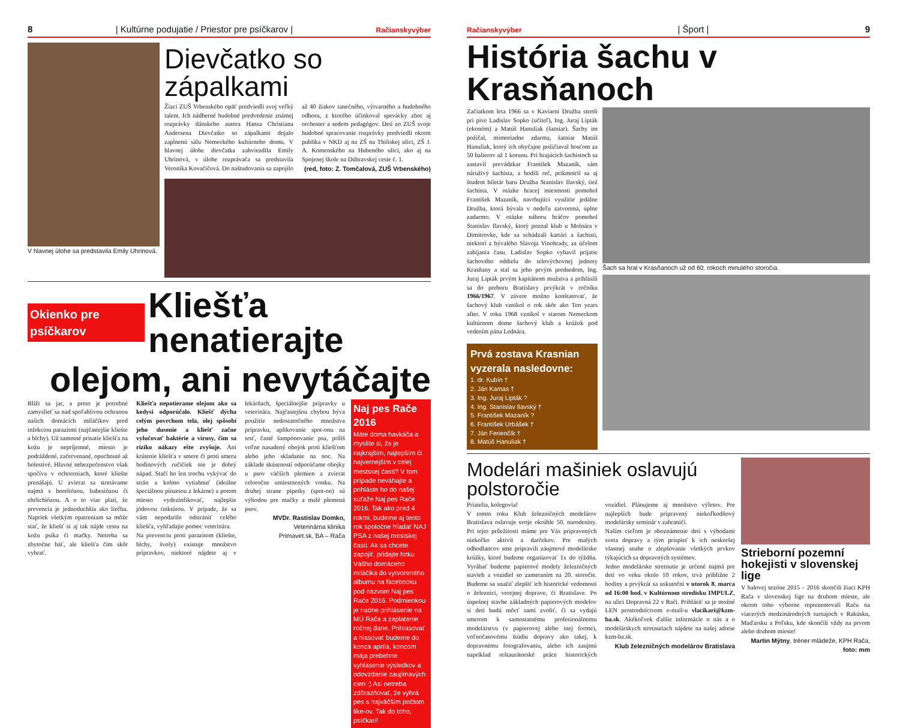8 | Kultúrne podujatie / Priestor pre psíčkarov | Račianskyvýber
V hlavnej úlohe sa predstavila Emily Uhrinová.
Dievčatko so zápalkami
Žiaci ZUŠ Vrbenského opäť predviedli svoj veľký talent. Ich nádherné hudobné predvedenie známej rozprávky dánskeho autora Hansa Christiana Andersena Dievčatko so zápalkami dojalo zaplnenú sálu Nemeckého kultúrneho domu. V hlavnej úlohe dievčatka zahviezdila Emily Uhrinová, v úlohe rozprávača sa predstavila Veronika Kovačičová. Do naštudovania sa zapojilo až 40 žiakov tanečného, výtvarného a hudobného odboru, z ktorého účinkoval spevácky zbor aj orchester a sedem pedagógov. Deti zo ZUŠ svoje hudobné spracovanie rozprávky predviedli okrem publika v NKD aj na ZŠ na Tbiliskej ulici, ZŠ J. A. Komenského na Hubeného ulici, ako aj na Spojenej škole na Dúbravskej ceste č. 1.
(red, foto: Z. Tomčalová, ZUŠ Vrbenského)
Okienko pre psíčkarov
Kliešťa nenatierajte
olejom, ani nevytáčajte
Blíži sa jar, a preto je potrebné zamyslieť sa nad spoľahlivou ochranou našich domácich miláčikov pred infekciou parazitmi (najčastejšie kliešte a blchy). Už samotné prisatie kliešťa na kožu je nepríjemné, miesto je podráždené, začervenané, opuchnuté až bolestivé. Hlavné nebezpečenstvo však spočíva v ochoreniach, ktoré kliešte prenášajú. U zvierat sa stretávame najmä s boreliózou, babesiózou či ehrlichiózou. A o to viac platí, že prevencia je jednoduchšia ako liečba. Napriek všetkým opatreniam sa môže stať, že kliešť si aj tak nájde cestu na kožu psíka či mačky. Netreba sa zbytočne báť, ale kliešťa čím skôr vybrať.
Kliešťa nepotierame olejom ako sa kedysi odporúčalo. Kliešť dýcha celým povrchom tela, olej spôsobí jeho dusenie a kliešť začne vylučovať baktérie a vírusy, čím sa riziko nákazy ešte zvyšuje. Ani krútenie kliešťa v smere či proti smeru hodinových ručičiek nie je dobrý nápad. Stačí ho len trochu vykývať do strán a kolmo vytiahnuť (ideálne špeciálnou pinzetou z lekárne) a potom miesto vydezinfikovať, najlepšie jódovou tinktúrou. V prípade, že sa vám nepodarilo odstrániť celého kliešťa, vyhľadajte pomoc veterinára.
Na prevenciu proti parazitom (kliešte, blchy, švoly) existuje množstvo prípravkov, niektoré nájdete aj v lekárňach, špeciálnejšie prípravky u veterinára. Najčastejšou chybou býva použitie nedostatočného množstva prípravku, aplikovanie spot-onu na srsť, časté šampónovanie psa, príliš voľne nasadený obojok proti kliešťom alebo jeho skladanie na noc. Na základe skúseností odporúčame obojky u psov väčších plemien a zvierat celoročne umiestnených vonku. Na druhej strane pipetky (spot-on) sú výhodou pre mačky a malé plemená psov.
MVDr. Rastislav Domko,
Veterinárna klinika
Primavet.sk, BA – Rača
Naj pes Rače 2016
Máte doma havkáča a myslíte si, že je najkrajším, najlepším či najvernejším v celej mestskej časti? V tom prípade neváhajte a prihláste ho do našej súťaže Naj pes Rače 2016. Tak ako pred 4 rokmi, budeme aj tento rok spoločne hľadať NAJ PSA z našej mestskej časti. Ak sa chcete zapojiť, pridajte fotku Vášho domáceho miláčika do vytvoreného albumu na facebooku pod názvom Naj pes Rače 2016. Podmienkou je riadne prihlásenie na MÚ Rača a zaplatenie ročnej dane. Prihlasovať a hlasovať budeme do konca apríla, koncom mája prebehne vyhlásenie výsledkov a odovzdanie zaujímavých cien :) Asi netreba zdôrazňovať, že vyhrá pes s najväčším počtom like-ov. Tak do toho, psíčkari!
Račianskyvýber | Šport | 9
História šachu v Krasňanoch
Začiatkom leta 1966 sa v Kaviarni Družba stretli pri pive Ladislav Sopko (učiteľ), Ing. Juraj Lipták (ekonóm) a Matúš Hanuliak (šatniar). Šachy im požičal, mimoriadne zdarma, šatniar Matúš Hanuliak, ktorý ich obyčajne požičiaval hosťom za 50 halierov až 1 korunu. Pri hrajúcich šachistoch sa zastavil prevádzkar František Mazaník, sám náruživý šachista, a hodili reč, prikmotril sa aj študent biletár baru Družba Stanislav Ilavský, tiež šachista. V otázke hracej miestnosti pomohol František Mazaník, navrhujúci využitie jedálne Družba, ktorá bývala v nedeľu zatvorená, úplne zadarmo. V otázke náboru hráčov pomohol Stanislav Ilavský, ktorý poznal klub u Molnára v Dimitrovke, kde sa schádzali kartári a šachisti, niektorí z bývalého Slavoja Vinohrady, za účelom zabíjania času. Ladislav Sopko vybavil prijatie šachového oddielu do telovýchovnej jednoty Krasňany a stal sa jeho prvým predsedom, Ing. Juraj Lipták prvým kapitánom mužstva a prihlásili sa do preboru Bratislavy prvýkrát v ročníku 1966/1967. V závere možno konštatovať, že šachový klub vznikol o rok skôr ako Ten years after. V roku 1968 vznikol v starom Nemeckom kultúrnom dome šachový klub a krúžok pod vedením pána Lednára.
Prvá zostava Krasnian vyzerala nasledovne:
1. dr. Kubín †
2. Ján Kamas †
3. Ing. Juraj Lipták ?
4. Ing. Stanislav Ilavský †
5. František Mazaník ?
6. František Urbášek †
7. Ján Ferienčík †
8. Matúš Hanuliak †
Šach sa hral v Krasňanoch už od 60. rokoch minulého storočia.
Modelári mašiniek oslavujú polstoročie
Priatelia, kolegovia!
V tomto roku Klub železničných modelárov Bratislava oslavuje svoje okrúhle 50. narodeniny. Pri tejto príležitosti máme pre Vás pripravených niekoľko aktivít a darčekov. Pre malých odhodlancov sme pripravili záujmové modelárske krúžky, ktoré budeme organizovať 1x do týždňa. Vyrábať budeme papierové modely železničných stavieb a vozidiel so zameraním na 20. storočie. Budeme sa snažiť zlepšiť ich historické vedomosti o železnici, verejnej doprave, či Bratislave. Po úspešnej stavbe základných papierových modelov si deti budú môcť sami zvoliť, či sa vydajú smerom k samostatnému profesionálnemu modelárstvu (v papierovej alebo inej forme), voľnočasovému štúdiu dopravy ako takej, k dopravnému fotografovaniu, alebo ich zaujmú napríklad reštaurátorské práce historických vozidiel. Plánujeme aj množstvo výletov. Pre najlepších bude pripravený niekoľkodňový modelársky seminár v zahraničí.
Naším cieľom je oboznámenie detí s výhodami sveta dopravy a tým prispieť k ich neskoršej vlastnej snahe o zlepšovanie všetkých prvkov týkajúcich sa dopravných systémov.
Jedno modelárske stretnutie je určené najmä pre deti vo veku okolo 10 rokov, trvá približne 2 hodiny a prvýkrát sa uskutoční v utorok 8. marca od 16:00 hod. v Kultúrnom stredisku IMPULZ, na ulici Dopravná 22 v Rači. Prihlásiť sa je možné LEN prostredníctvom e-mail-u vlacikari@kzm-ba.sk. Akékoľvek ďalšie informácie o nás a o modelárskych stretnutiach nájdete na našej adrese kzm-ba.sk.
Klub železničných modelárov Bratislava
Strieborní pozemní hokejisti v slovenskej lige
V halovej sezóne 2015 – 2016 skončili žiaci KPH Rača v slovenskej lige na druhom mieste, ale okrem toho výborne reprezentovali Raču na viacerých medzinárodných turnajoch v Rakúsku, Maďarsku a Poľsku, kde skončili vždy na prvom alebo druhom mieste!
Martin Mýtny, tréner mládeže, KPH Rača,
foto: mm